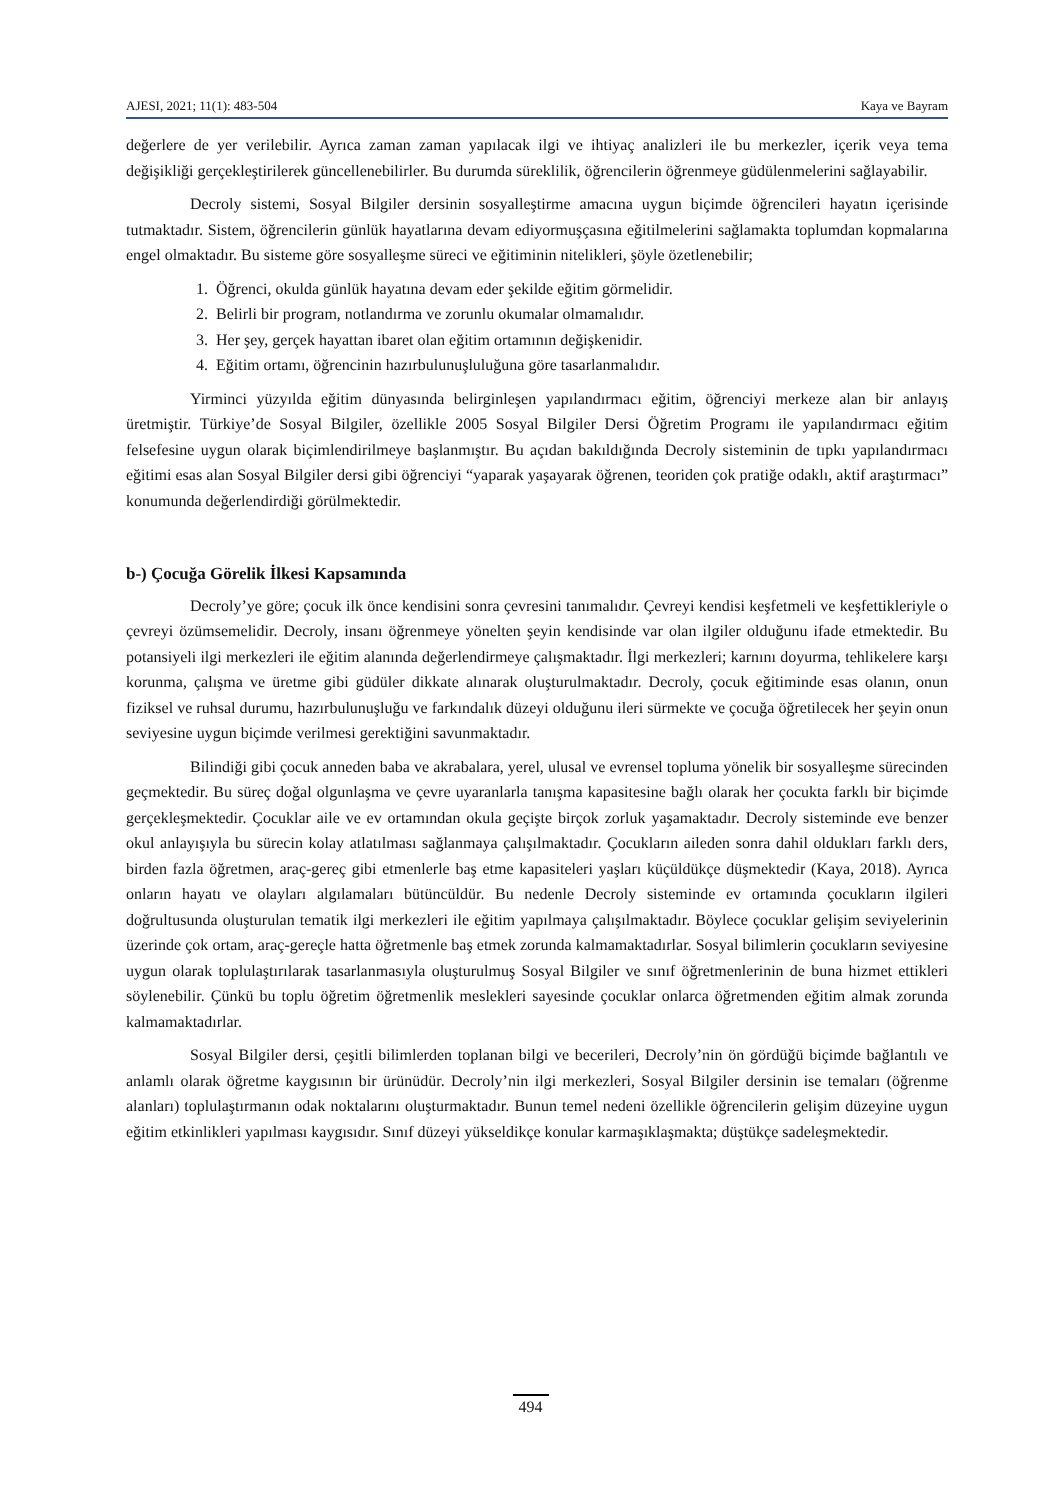AJESI, 2021; 11(1): 483-504 Kaya ve Bayram
değerlere de yer verilebilir. Ayrıca zaman zaman yapılacak ilgi ve ihtiyaç analizleri ile bu merkezler, içerik veya tema değişikliği gerçekleştirilerek güncellenebilirler. Bu durumda süreklilik, öğrencilerin öğrenmeye güdülenmelerini sağlayabilir.
Decroly sistemi, Sosyal Bilgiler dersinin sosyalleştirme amacına uygun biçimde öğrencileri hayatın içerisinde tutmaktadır. Sistem, öğrencilerin günlük hayatlarına devam ediyormuşçasına eğitilmelerini sağlamakta toplumdan kopmalarına engel olmaktadır. Bu sisteme göre sosyalleşme süreci ve eğitiminin nitelikleri, şöyle özetlenebilir;
1. Öğrenci, okulda günlük hayatına devam eder şekilde eğitim görmelidir.
2. Belirli bir program, notlandırma ve zorunlu okumalar olmamalıdır.
3. Her şey, gerçek hayattan ibaret olan eğitim ortamının değişkenidir.
4. Eğitim ortamı, öğrencinin hazırbulunuşluluğuna göre tasarlanmalıdır.
Yirminci yüzyılda eğitim dünyasında belirginleşen yapılandırmacı eğitim, öğrenciyi merkeze alan bir anlayış üretmiştir. Türkiye’de Sosyal Bilgiler, özellikle 2005 Sosyal Bilgiler Dersi Öğretim Programı ile yapılandırmacı eğitim felsefesine uygun olarak biçimlendirilmeye başlanmıştır. Bu açıdan bakıldığında Decroly sisteminin de tıpkı yapılandırmacı eğitimi esas alan Sosyal Bilgiler dersi gibi öğrenciyi “yaparak yaşayarak öğrenen, teoriden çok pratiğe odaklı, aktif araştırmacı” konumunda değerlendirdiği görülmektedir.
b-) Çocuğa Görelik İlkesi Kapsamında
Decroly’ye göre; çocuk ilk önce kendisini sonra çevresini tanımalıdır. Çevreyi kendisi keşfetmeli ve keşfettikleriyle o çevreyi özümsemelidir. Decroly, insanı öğrenmeye yönelten şeyin kendisinde var olan ilgiler olduğunu ifade etmektedir. Bu potansiyeli ilgi merkezleri ile eğitim alanında değerlendirmeye çalışmaktadır. İlgi merkezleri; karnını doyurma, tehlikelere karşı korunma, çalışma ve üretme gibi güdüler dikkate alınarak oluşturulmaktadır. Decroly, çocuk eğitiminde esas olanın, onun fiziksel ve ruhsal durumu, hazırbulunuşluğu ve farkındalık düzeyi olduğunu ileri sürmekte ve çocuğa öğretilecek her şeyin onun seviyesine uygun biçimde verilmesi gerektiğini savunmaktadır.
Bilindiği gibi çocuk anneden baba ve akrabalara, yerel, ulusal ve evrensel topluma yönelik bir sosyalleşme sürecinden geçmektedir. Bu süreç doğal olgunlaşma ve çevre uyaranlarla tanışma kapasitesine bağlı olarak her çocukta farklı bir biçimde gerçekleşmektedir. Çocuklar aile ve ev ortamından okula geçişte birçok zorluk yaşamaktadır. Decroly sisteminde eve benzer okul anlayışıyla bu sürecin kolay atlatılması sağlanmaya çalışılmaktadır. Çocukların aileden sonra dahil oldukları farklı ders, birden fazla öğretmen, araç-gereç gibi etmenlerle baş etme kapasiteleri yaşları küçüldükçe düşmektedir (Kaya, 2018). Ayrıca onların hayatı ve olayları algılamaları bütüncüldür. Bu nedenle Decroly sisteminde ev ortamında çocukların ilgileri doğrultusunda oluşturulan tematik ilgi merkezleri ile eğitim yapılmaya çalışılmaktadır. Böylece çocuklar gelişim seviyelerinin üzerinde çok ortam, araç-gereçle hatta öğretmenle baş etmek zorunda kalmamaktadırlar. Sosyal bilimlerin çocukların seviyesine uygun olarak toplulaştırılarak tasarlanmasıyla oluşturulmuş Sosyal Bilgiler ve sınıf öğretmenlerinin de buna hizmet ettikleri söylenebilir. Çünkü bu toplu öğretim öğretmenlik meslekleri sayesinde çocuklar onlarca öğretmenden eğitim almak zorunda kalmamaktadırlar.
Sosyal Bilgiler dersi, çeşitli bilimlerden toplanan bilgi ve becerileri, Decroly’nin ön gördüğü biçimde bağlantılı ve anlamlı olarak öğretme kaygısının bir ürünüdür. Decroly’nin ilgi merkezleri, Sosyal Bilgiler dersinin ise temaları (öğrenme alanları) toplulaştırmanın odak noktalarını oluşturmaktadır. Bunun temel nedeni özellikle öğrencilerin gelişim düzeyine uygun eğitim etkinlikleri yapılması kaygısıdır. Sınıf düzeyi yükseldikçe konular karmaşıklaşmakta; düştükçe sadeleşmektedir.
494